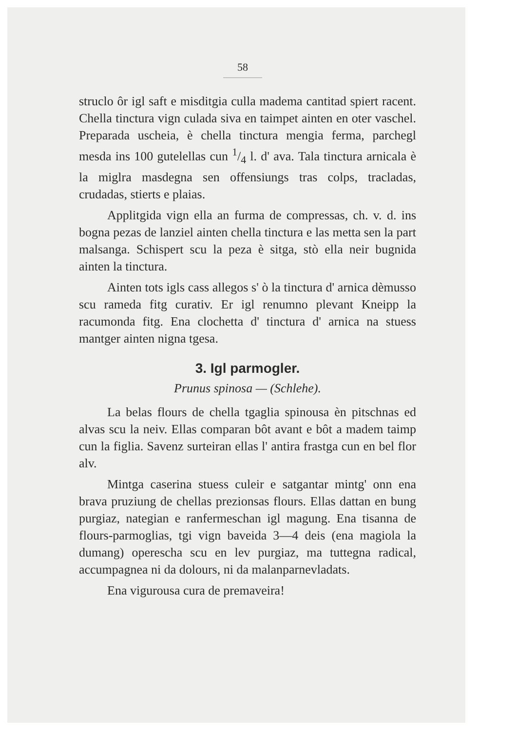58
struclo ôr igl saft e misditgia culla madema cantitad spiert racent. Chella tinctura vign culada siva en taimpet ainten en oter vaschel. Preparada uscheia, è chella tinctura mengia ferma, parchegl mesda ins 100 gutelellas cun 1/4 l. d' ava. Tala tinctura arnicala è la miglra masdegna sen offensiungs tras colps, tracladas, crudadas, stierts e plaias.
Applitgida vign ella an furma de compressas, ch. v. d. ins bogna pezas de lanziel ainten chella tinctura e las metta sen la part malsanga. Schispert scu la peza è sitga, stò ella neir bugnida ainten la tinctura.
Ainten tots igls cass allegos s' ò la tinctura d' arnica dèmusso scu rameda fitg curativ. Er igl renumno plevant Kneipp la racumonda fitg. Ena clochetta d' tinctura d' arnica na stuess mantger ainten nigna tgesa.
3. Igl parmogler.
Prunus spinosa — (Schlehe).
La belas flours de chella tgaglia spinousa èn pitschnas ed alvas scu la neiv. Ellas comparan bôt avant e bôt a madem taimp cun la figlia. Savenz surteiran ellas l' antira frastga cun en bel flor alv.
Mintga caserina stuess culeir e satgantar mintg' onn ena brava pruziung de chellas prezionsas flours. Ellas dattan en bung purgiaz, nategian e ranfermeschan igl magung. Ena tisanna de flours-parmoglias, tgi vign baveida 3—4 deis (ena magiola la dumang) operescha scu en lev purgiaz, ma tuttegna radical, accumpagnea ni da dolours, ni da malanparnevladats.
Ena vigurousa cura de premaveira!